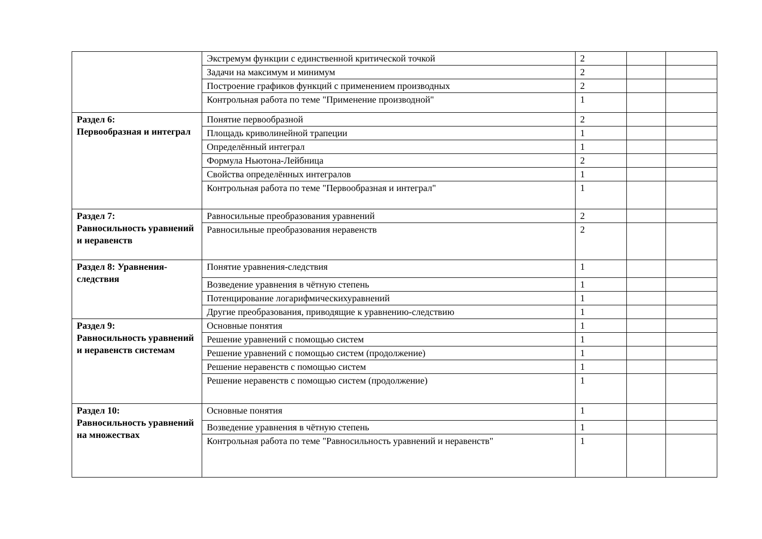| | Экстремум функции с единственной критической точкой | 2 | | |
| | Задачи на максимум и минимум | 2 | | |
| | Построение графиков функций с применением производных | 2 | | |
| | Контрольная работа по теме "Применение производной" | 1 | | |
| Раздел 6: Первообразная и интеграл | Понятие первообразной | 2 | | |
| | Площадь криволинейной трапеции | 1 | | |
| | Определённый интеграл | 1 | | |
| | Формула Ньютона-Лейбница | 2 | | |
| | Свойства определённых интегралов | 1 | | |
| | Контрольная работа по теме "Первообразная и интеграл" | 1 | | |
| Раздел 7: Равносильность уравнений и неравенств | Равносильные преобразования уравнений | 2 | | |
| | Равносильные преобразования неравенств | 2 | | |
| Раздел 8: Уравнения-следствия | Понятие уравнения-следствия | 1 | | |
| | Возведение уравнения в чётную степень | 1 | | |
| | Потенцирование логарифмическихуравнений | 1 | | |
| | Другие преобразования, приводящие к уравнению-следствию | 1 | | |
| Раздел 9: Равносильность уравнений и неравенств системам | Основные понятия | 1 | | |
| | Решение уравнений с помощью систем | 1 | | |
| | Решение уравнений с помощью систем (продолжение) | 1 | | |
| | Решение неравенств с помощью систем | 1 | | |
| | Решение неравенств с помощью систем (продолжение) | 1 | | |
| Раздел 10: Равносильность уравнений на множествах | Основные понятия | 1 | | |
| | Возведение уравнения в чётную степень | 1 | | |
| | Контрольная работа по теме "Равносильность уравнений и неравенств" | 1 | | |